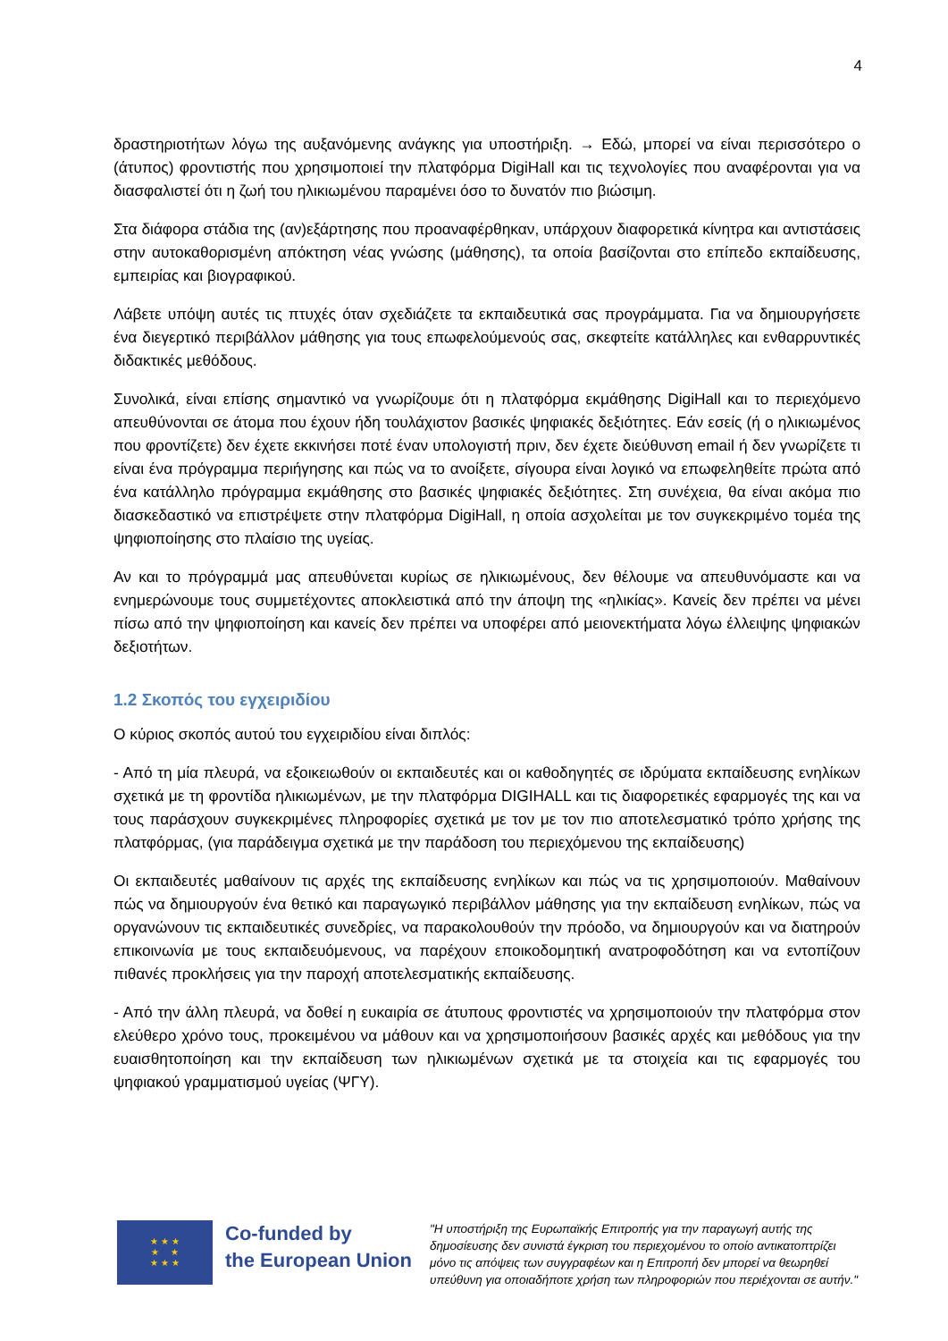4
δραστηριοτήτων λόγω της αυξανόμενης ανάγκης για υποστήριξη. → Εδώ, μπορεί να είναι περισσότερο ο (άτυπος) φροντιστής που χρησιμοποιεί την πλατφόρμα DigiHall και τις τεχνολογίες που αναφέρονται για να διασφαλιστεί ότι η ζωή του ηλικιωμένου παραμένει όσο το δυνατόν πιο βιώσιμη.
Στα διάφορα στάδια της (αν)εξάρτησης που προαναφέρθηκαν, υπάρχουν διαφορετικά κίνητρα και αντιστάσεις στην αυτοκαθορισμένη απόκτηση νέας γνώσης (μάθησης), τα οποία βασίζονται στο επίπεδο εκπαίδευσης, εμπειρίας και βιογραφικού.
Λάβετε υπόψη αυτές τις πτυχές όταν σχεδιάζετε τα εκπαιδευτικά σας προγράμματα. Για να δημιουργήσετε ένα διεγερτικό περιβάλλον μάθησης για τους επωφελούμενούς σας, σκεφτείτε κατάλληλες και ενθαρρυντικές διδακτικές μεθόδους.
Συνολικά, είναι επίσης σημαντικό να γνωρίζουμε ότι η πλατφόρμα εκμάθησης DigiHall και το περιεχόμενο απευθύνονται σε άτομα που έχουν ήδη τουλάχιστον βασικές ψηφιακές δεξιότητες. Εάν εσείς (ή ο ηλικιωμένος που φροντίζετε) δεν έχετε εκκινήσει ποτέ έναν υπολογιστή πριν, δεν έχετε διεύθυνση email ή δεν γνωρίζετε τι είναι ένα πρόγραμμα περιήγησης και πώς να το ανοίξετε, σίγουρα είναι λογικό να επωφεληθείτε πρώτα από ένα κατάλληλο πρόγραμμα εκμάθησης στο βασικές ψηφιακές δεξιότητες. Στη συνέχεια, θα είναι ακόμα πιο διασκεδαστικό να επιστρέψετε στην πλατφόρμα DigiHall, η οποία ασχολείται με τον συγκεκριμένο τομέα της ψηφιοποίησης στο πλαίσιο της υγείας.
Αν και το πρόγραμμά μας απευθύνεται κυρίως σε ηλικιωμένους, δεν θέλουμε να απευθυνόμαστε και να ενημερώνουμε τους συμμετέχοντες αποκλειστικά από την άποψη της «ηλικίας». Κανείς δεν πρέπει να μένει πίσω από την ψηφιοποίηση και κανείς δεν πρέπει να υποφέρει από μειονεκτήματα λόγω έλλειψης ψηφιακών δεξιοτήτων.
1.2 Σκοπός του εγχειριδίου
Ο κύριος σκοπός αυτού του εγχειριδίου είναι διπλός:
- Από τη μία πλευρά, να εξοικειωθούν οι εκπαιδευτές και οι καθοδηγητές σε ιδρύματα εκπαίδευσης ενηλίκων σχετικά με τη φροντίδα ηλικιωμένων, με την πλατφόρμα DIGIHALL και τις διαφορετικές εφαρμογές της και να τους παράσχουν συγκεκριμένες πληροφορίες σχετικά με τον με τον πιο αποτελεσματικό τρόπο χρήσης της πλατφόρμας, (για παράδειγμα σχετικά με την παράδοση του περιεχόμενου της εκπαίδευσης)
Οι εκπαιδευτές μαθαίνουν τις αρχές της εκπαίδευσης ενηλίκων και πώς να τις χρησιμοποιούν. Μαθαίνουν πώς να δημιουργούν ένα θετικό και παραγωγικό περιβάλλον μάθησης για την εκπαίδευση ενηλίκων, πώς να οργανώνουν τις εκπαιδευτικές συνεδρίες, να παρακολουθούν την πρόοδο, να δημιουργούν και να διατηρούν επικοινωνία με τους εκπαιδευόμενους, να παρέχουν εποικοδομητική ανατροφοδότηση και να εντοπίζουν πιθανές προκλήσεις για την παροχή αποτελεσματικής εκπαίδευσης.
- Από την άλλη πλευρά, να δοθεί η ευκαιρία σε άτυπους φροντιστές να χρησιμοποιούν την πλατφόρμα στον ελεύθερο χρόνο τους, προκειμένου να μάθουν και να χρησιμοποιήσουν βασικές αρχές και μεθόδους για την ευαισθητοποίηση και την εκπαίδευση των ηλικιωμένων σχετικά με τα στοιχεία και τις εφαρμογές του ψηφιακού γραμματισμού υγείας (ΨΓΥ).
★ ★ ★
★ ★
★ ★ ★
Co-funded by
the European Union
"Η υποστήριξη της Ευρωπαϊκής Επιτροπής για την παραγωγή αυτής της δημοσίευσης δεν συνιστά έγκριση του περιεχομένου το οποίο αντικατοπτρίζει μόνο τις απόψεις των συγγραφέων και η Επιτροπή δεν μπορεί να θεωρηθεί υπεύθυνη για οποιαδήποτε χρήση των πληροφοριών που περιέχονται σε αυτήν."